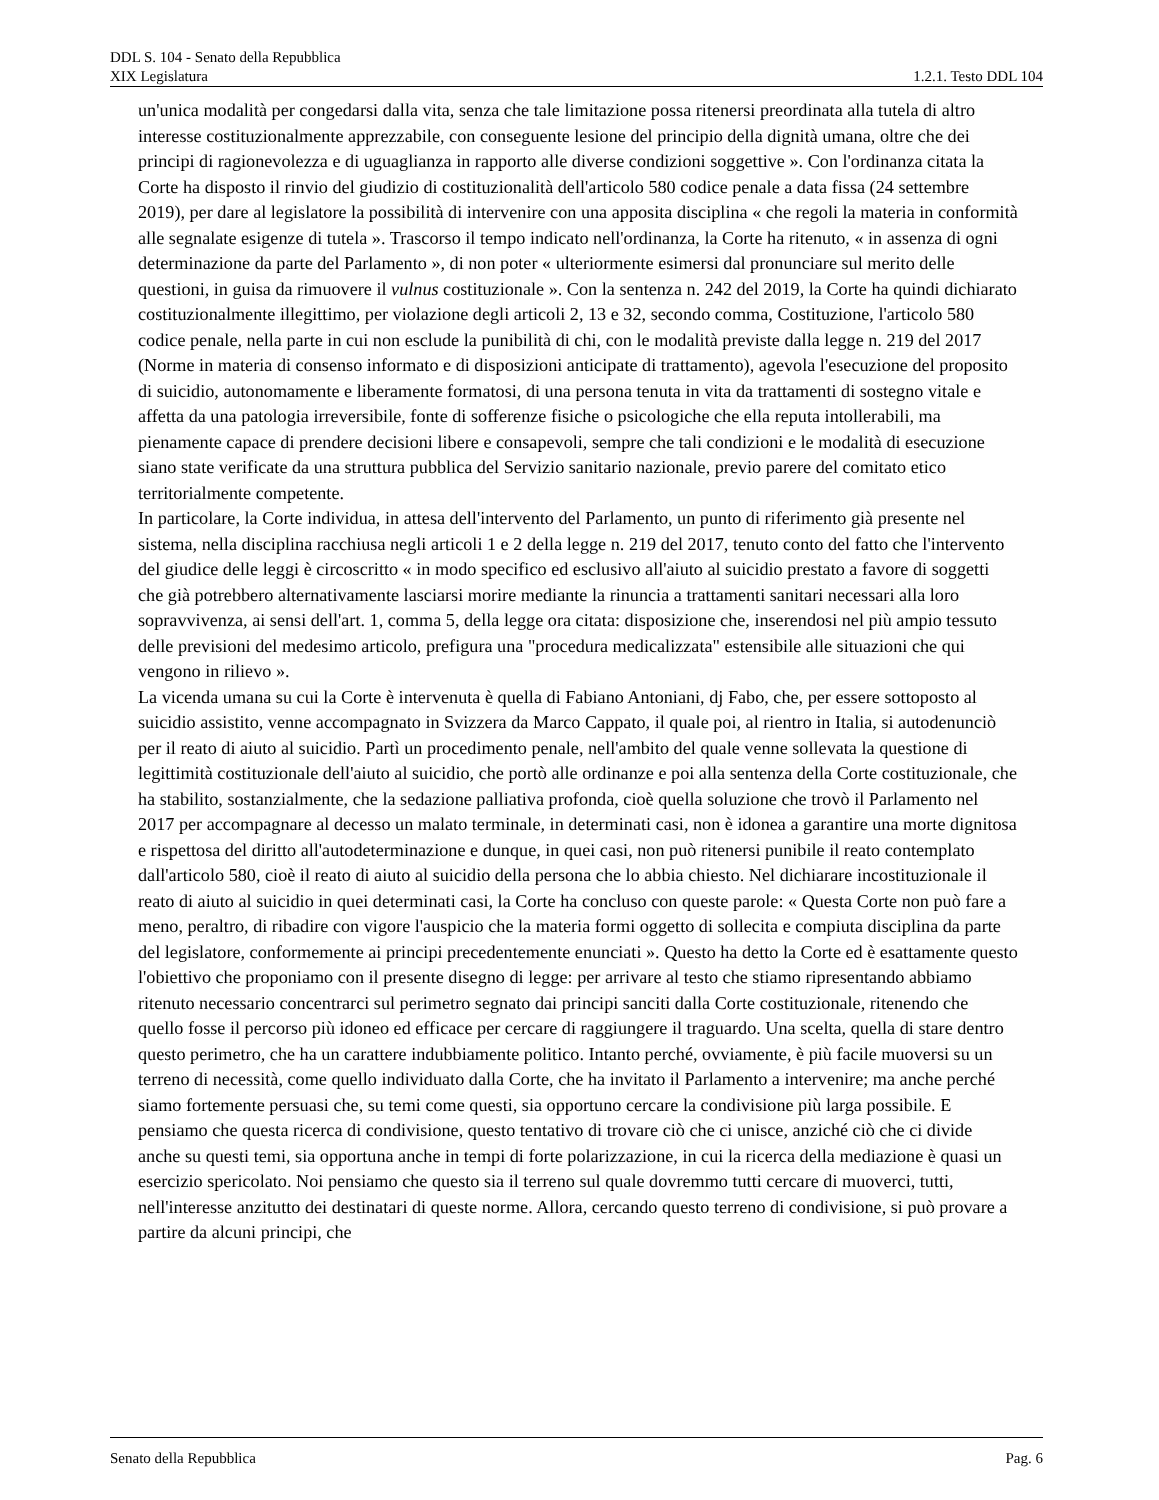DDL S. 104 - Senato della Repubblica
XIX Legislatura 1.2.1. Testo DDL 104
un'unica modalità per congedarsi dalla vita, senza che tale limitazione possa ritenersi preordinata alla tutela di altro interesse costituzionalmente apprezzabile, con conseguente lesione del principio della dignità umana, oltre che dei principi di ragionevolezza e di uguaglianza in rapporto alle diverse condizioni soggettive ». Con l'ordinanza citata la Corte ha disposto il rinvio del giudizio di costituzionalità dell'articolo 580 codice penale a data fissa (24 settembre 2019), per dare al legislatore la possibilità di intervenire con una apposita disciplina « che regoli la materia in conformità alle segnalate esigenze di tutela ». Trascorso il tempo indicato nell'ordinanza, la Corte ha ritenuto, « in assenza di ogni determinazione da parte del Parlamento », di non poter « ulteriormente esimersi dal pronunciare sul merito delle questioni, in guisa da rimuovere il vulnus costituzionale ». Con la sentenza n. 242 del 2019, la Corte ha quindi dichiarato costituzionalmente illegittimo, per violazione degli articoli 2, 13 e 32, secondo comma, Costituzione, l'articolo 580 codice penale, nella parte in cui non esclude la punibilità di chi, con le modalità previste dalla legge n. 219 del 2017 (Norme in materia di consenso informato e di disposizioni anticipate di trattamento), agevola l'esecuzione del proposito di suicidio, autonomamente e liberamente formatosi, di una persona tenuta in vita da trattamenti di sostegno vitale e affetta da una patologia irreversibile, fonte di sofferenze fisiche o psicologiche che ella reputa intollerabili, ma pienamente capace di prendere decisioni libere e consapevoli, sempre che tali condizioni e le modalità di esecuzione siano state verificate da una struttura pubblica del Servizio sanitario nazionale, previo parere del comitato etico territorialmente competente.
In particolare, la Corte individua, in attesa dell'intervento del Parlamento, un punto di riferimento già presente nel sistema, nella disciplina racchiusa negli articoli 1 e 2 della legge n. 219 del 2017, tenuto conto del fatto che l'intervento del giudice delle leggi è circoscritto « in modo specifico ed esclusivo all'aiuto al suicidio prestato a favore di soggetti che già potrebbero alternativamente lasciarsi morire mediante la rinuncia a trattamenti sanitari necessari alla loro sopravvivenza, ai sensi dell'art. 1, comma 5, della legge ora citata: disposizione che, inserendosi nel più ampio tessuto delle previsioni del medesimo articolo, prefigura una "procedura medicalizzata" estensibile alle situazioni che qui vengono in rilievo ».
La vicenda umana su cui la Corte è intervenuta è quella di Fabiano Antoniani, dj Fabo, che, per essere sottoposto al suicidio assistito, venne accompagnato in Svizzera da Marco Cappato, il quale poi, al rientro in Italia, si autodenunciò per il reato di aiuto al suicidio. Partì un procedimento penale, nell'ambito del quale venne sollevata la questione di legittimità costituzionale dell'aiuto al suicidio, che portò alle ordinanze e poi alla sentenza della Corte costituzionale, che ha stabilito, sostanzialmente, che la sedazione palliativa profonda, cioè quella soluzione che trovò il Parlamento nel 2017 per accompagnare al decesso un malato terminale, in determinati casi, non è idonea a garantire una morte dignitosa e rispettosa del diritto all'autodeterminazione e dunque, in quei casi, non può ritenersi punibile il reato contemplato dall'articolo 580, cioè il reato di aiuto al suicidio della persona che lo abbia chiesto. Nel dichiarare incostituzionale il reato di aiuto al suicidio in quei determinati casi, la Corte ha concluso con queste parole: « Questa Corte non può fare a meno, peraltro, di ribadire con vigore l'auspicio che la materia formi oggetto di sollecita e compiuta disciplina da parte del legislatore, conformemente ai principi precedentemente enunciati ». Questo ha detto la Corte ed è esattamente questo l'obiettivo che proponiamo con il presente disegno di legge: per arrivare al testo che stiamo ripresentando abbiamo ritenuto necessario concentrarci sul perimetro segnato dai principi sanciti dalla Corte costituzionale, ritenendo che quello fosse il percorso più idoneo ed efficace per cercare di raggiungere il traguardo. Una scelta, quella di stare dentro questo perimetro, che ha un carattere indubbiamente politico. Intanto perché, ovviamente, è più facile muoversi su un terreno di necessità, come quello individuato dalla Corte, che ha invitato il Parlamento a intervenire; ma anche perché siamo fortemente persuasi che, su temi come questi, sia opportuno cercare la condivisione più larga possibile. E pensiamo che questa ricerca di condivisione, questo tentativo di trovare ciò che ci unisce, anziché ciò che ci divide anche su questi temi, sia opportuna anche in tempi di forte polarizzazione, in cui la ricerca della mediazione è quasi un esercizio spericolato. Noi pensiamo che questo sia il terreno sul quale dovremmo tutti cercare di muoverci, tutti, nell'interesse anzitutto dei destinatari di queste norme. Allora, cercando questo terreno di condivisione, si può provare a partire da alcuni principi, che
Senato della Repubblica Pag. 6